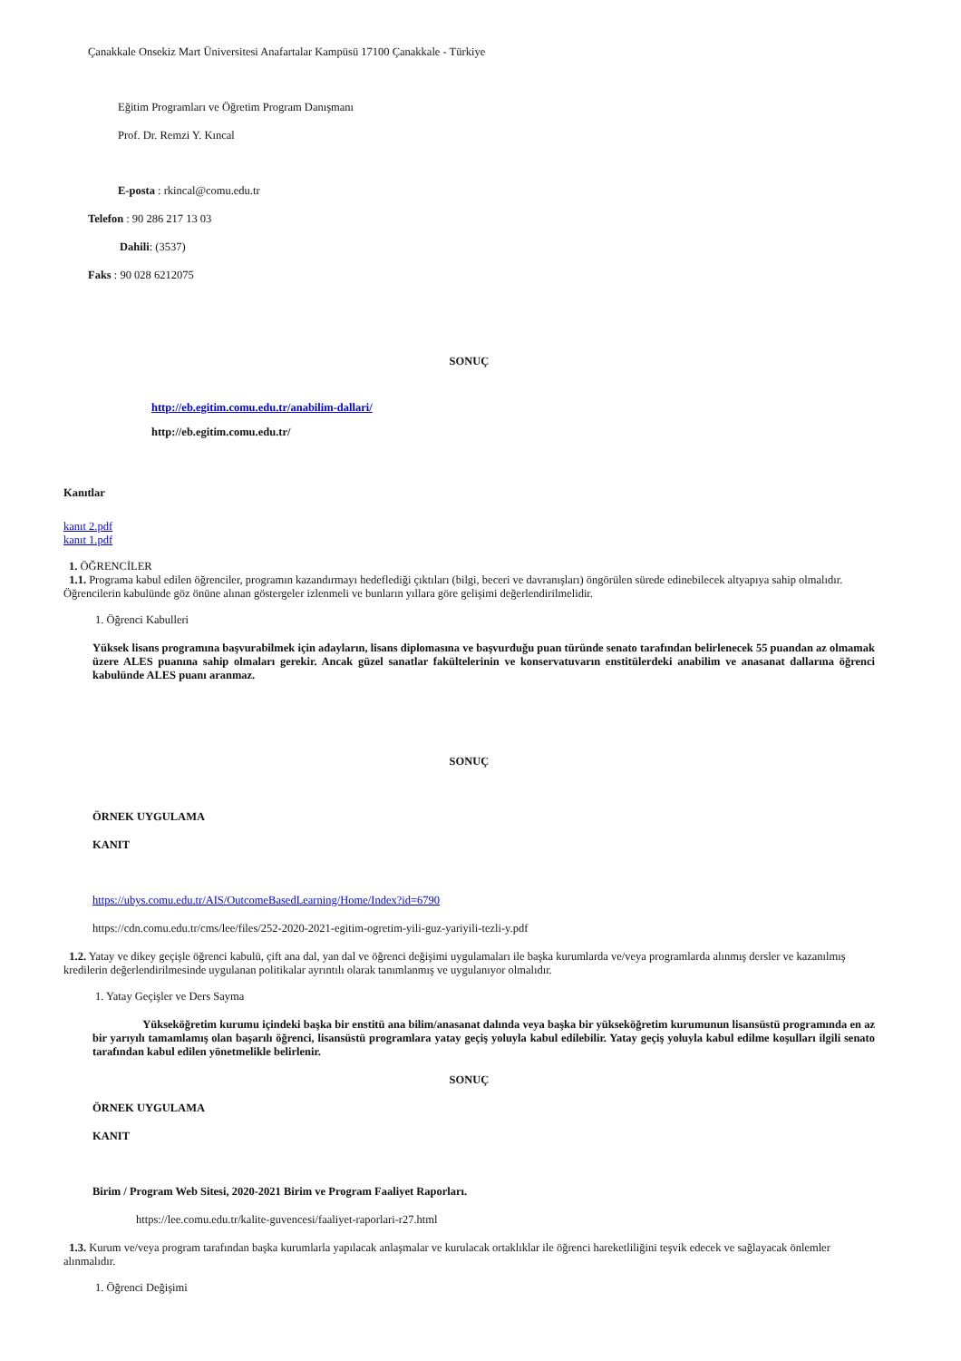Çanakkale Onsekiz Mart Üniversitesi Anafartalar Kampüsü 17100 Çanakkale - Türkiye
Eğitim Programları ve Öğretim Program Danışmanı
Prof. Dr. Remzi Y. Kıncal
E-posta : rkincal@comu.edu.tr
Telefon : 90 286 217 13 03
Dahili: (3537)
Faks : 90 028 6212075
SONUÇ
http://eb.egitim.comu.edu.tr/anabilim-dallari/
http://eb.egitim.comu.edu.tr/
Kanıtlar
kanıt 2.pdf
kanıt 1.pdf
1. ÖĞRENCİLER
1.1. Programa kabul edilen öğrenciler, programın kazandırmayı hedeflediği çıktıları (bilgi, beceri ve davranışları) öngörülen sürede edinebilecek altyapıya sahip olmalıdır. Öğrencilerin kabulünde göz önüne alınan göstergeler izlenmeli ve bunların yıllara göre gelişimi değerlendirilmelidir.
1. Öğrenci Kabulleri
Yüksek lisans programına başvurabilmek için adayların, lisans diplomasına ve başvurduğu puan türünde senato tarafından belirlenecek 55 puandan az olmamak üzere ALES puanına sahip olmaları gerekir. Ancak güzel sanatlar fakültelerinin ve konservatuvarın enstitülerdeki anabilim ve anasanat dallarına öğrenci kabulünde ALES puanı aranmaz.
SONUÇ
ÖRNEK UYGULAMA
KANIT
https://ubys.comu.edu.tr/AIS/OutcomeBasedLearning/Home/Index?id=6790
https://cdn.comu.edu.tr/cms/lee/files/252-2020-2021-egitim-ogretim-yili-guz-yariyili-tezli-y.pdf
1.2. Yatay ve dikey geçişle öğrenci kabulü, çift ana dal, yan dal ve öğrenci değişimi uygulamaları ile başka kurumlarda ve/veya programlarda alınmış dersler ve kazanılmış kredilerin değerlendirilmesinde uygulanan politikalar ayrıntılı olarak tanımlanmış ve uygulanıyor olmalıdır.
1. Yatay Geçişler ve Ders Sayma
Yükseköğretim kurumu içindeki başka bir enstitü ana bilim/anasanat dalında veya başka bir yükseköğretim kurumunun lisansüstü programında en az bir yarıyılı tamamlamış olan başarılı öğrenci, lisansüstü programlara yatay geçiş yoluyla kabul edilebilir. Yatay geçiş yoluyla kabul edilme koşulları ilgili senato tarafından kabul edilen yönetmelikle belirlenir.
SONUÇ
ÖRNEK UYGULAMA
KANIT
Birim / Program Web Sitesi, 2020-2021 Birim ve Program Faaliyet Raporları.
https://lee.comu.edu.tr/kalite-guvencesi/faaliyet-raporlari-r27.html
1.3. Kurum ve/veya program tarafından başka kurumlarla yapılacak anlaşmalar ve kurulacak ortaklıklar ile öğrenci hareketliliğini teşvik edecek ve sağlayacak önlemler alınmalıdır.
1. Öğrenci Değişimi